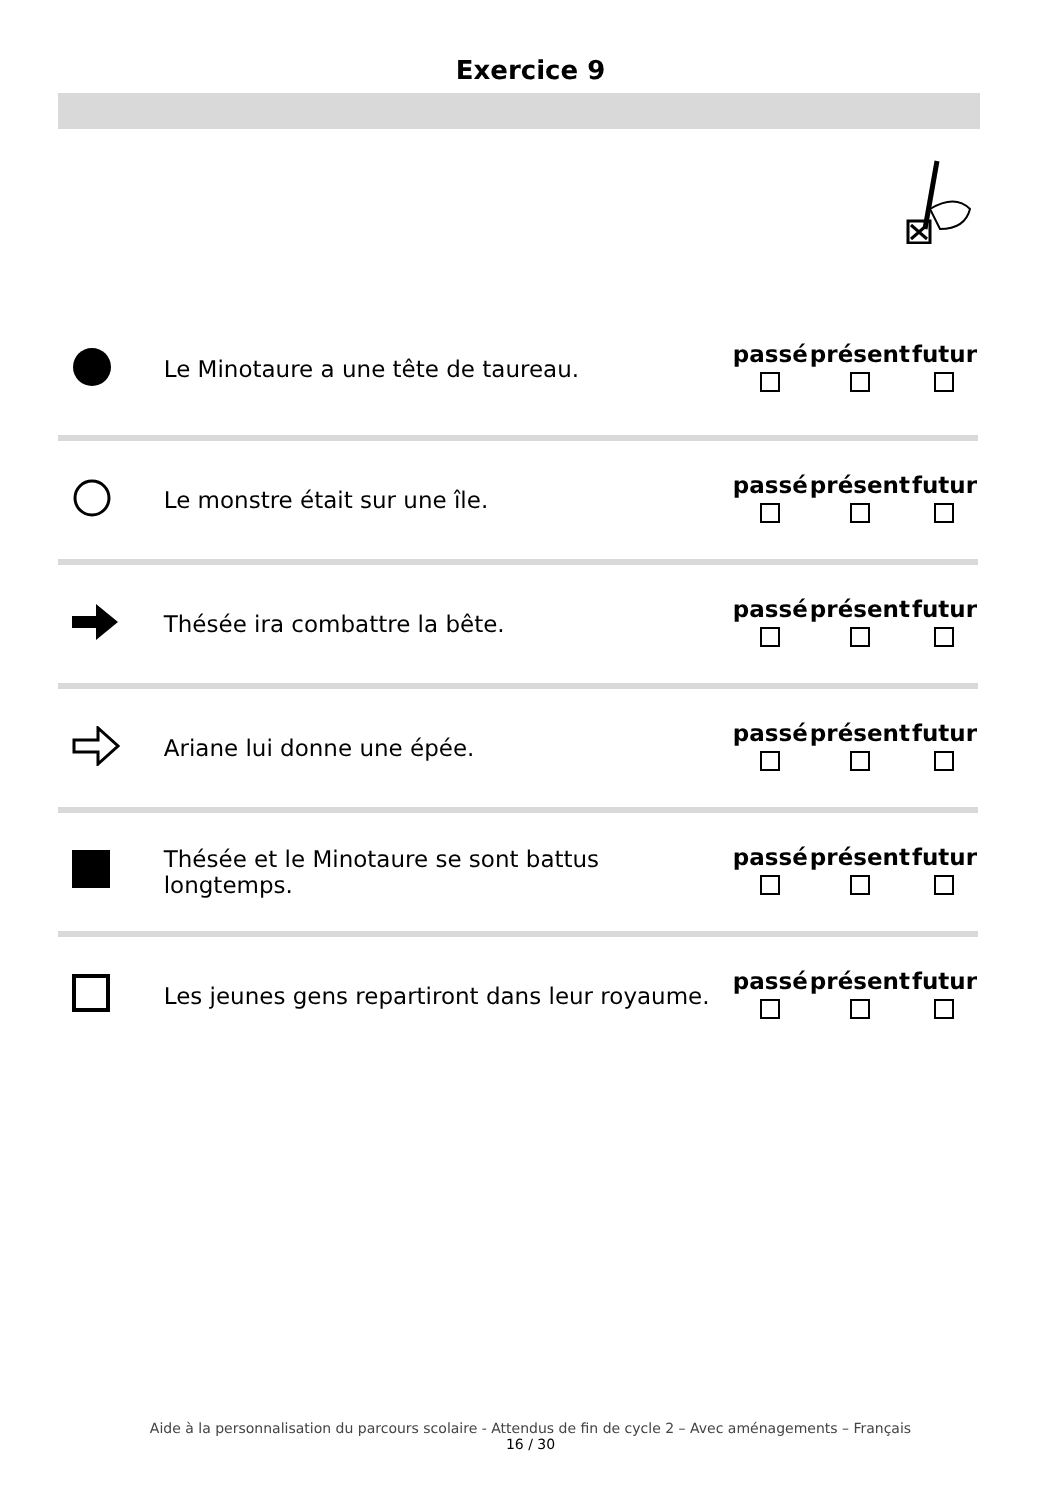Exercice 9
| | Le Minotaure a une tête de taureau. | passé | présent | futur |
| | Le monstre était sur une île. | passé | présent | futur |
| | Thésée ira combattre la bête. | passé | présent | futur |
| | Ariane lui donne une épée. | passé | présent | futur |
| | Thésée et le Minotaure se sont battus longtemps. | passé | présent | futur |
| | Les jeunes gens repartiront dans leur royaume. | passé | présent | futur |
Aide à la personnalisation du parcours scolaire - Attendus de fin de cycle 2 – Avec aménagements – Français
16 / 30